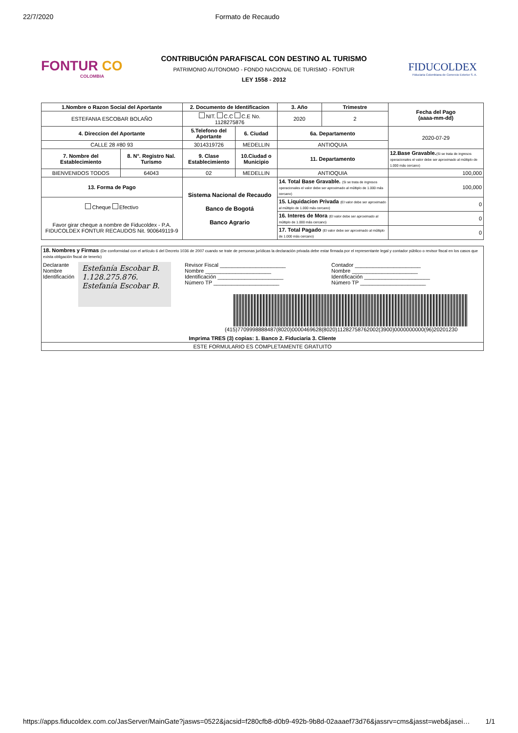22/7/2020 Formato de Recaudo
FONTUR CO
COLOMBIA
CONTRIBUCIÓN PARAFISCAL CON DESTINO AL TURISMO
PATRIMONIO AUTONOMO - FONDO NACIONAL DE TURISMO - FONTUR
LEY 1558 - 2012
FIDUCOLDEX
Fiduciaria Colombiana de Comercio Exterior S. A.
| 1.Nombre o Razon Social del Aportante | | 2. Documento de Identificacion | | 3. Año | Trimestre | Fecha del Pago (aaaa-mm-dd) |
| --- | --- | --- | --- | --- | --- | --- |
| ESTEFANIA ESCOBAR BOLAÑO | | NIT. C.C C.E No. 1128275876 | | 2020 | 2 | |
| 4. Direccion del Aportante | | 5.Telefono del Aportante | 6. Ciudad | 6a. Departamento | | 2020-07-29 |
| CALLE 28 #80 93 | | 3014319726 | MEDELLIN | ANTIOQUIA | | |
| 7. Nombre del Establecimiento | 8. N°. Registro Nal. Turismo | 9. Clase Establecimiento | 10.Ciudad o Municipio | 11. Departamento | | 12.Base Gravable. (Si se trata de ingresos operacionales el valor debe ser aproximado al múltiplo de 1.000 más cercano) |
| BIENVENIDOS TODOS | 64043 | 02 | MEDELLIN | ANTIOQUIA | | 100,000 |
| 13. Forma de Pago | | Sistema Nacional de Recaudo Banco de Bogotá Banco Agrario | | 14. Total Base Gravable. (Si se trata de ingresos operacionales el valor debe ser aproximado al múltiplo de 1.000 más cercano) | | 100,000 |
| Cheque Efectivo Favor girar cheque a nombre de Fiducoldex - P.A. FIDUCOLDEX FONTUR RECAUDOS Nit. 900649119-9 | | | | 15. Liquidacion Privada (El valor debe ser aproximado al múltiplo de 1.000 más cercano) | | 0 |
| | | | | 16. Interes de Mora (El valor debe ser aproximado al múltiplo de 1.000 más cercano) | | 0 |
| | | | | 17. Total Pagado (El valor debe ser aproximado al múltiplo de 1.000 más cercano) | | 0 |
| 18. Nombres y Firmas (De conformidad con el artículo 6 del Decreto 1036 de 2007 cuando se trate de personas jurídicas la declaración privada debe estar firmada por el representante legal y contador público o revisor fiscal en los casos que exista obligación fiscal de tenerlo) Declarante Nombre Identificación Estefanía Escobar B. 1.128.275.876. Estefanía Escobar B. Revisor Fiscal ______________________ Nombre ______________________ Identificación ______________________ Número TP ______________________ Contador ______________________ Nombre ______________________ Identificación ______________________ Número TP ______________________ (415)7709998888487(8020)0000469628(8020)11282758762002(3900)0000000000(96)20201230 Imprima TRES (3) copias: 1. Banco 2. Fiduciaria 3. Cliente |
| ESTE FORMULARIO ES COMPLETAMENTE GRATUITO |
https://apps.fiducoldex.com.co/JasServer/MainGate?jasws=0522&jacsid=f280cfb8-d0b9-492b-9b8d-02aaaef73d76&jassrv=cms&jasst=web&jasei… 1/1